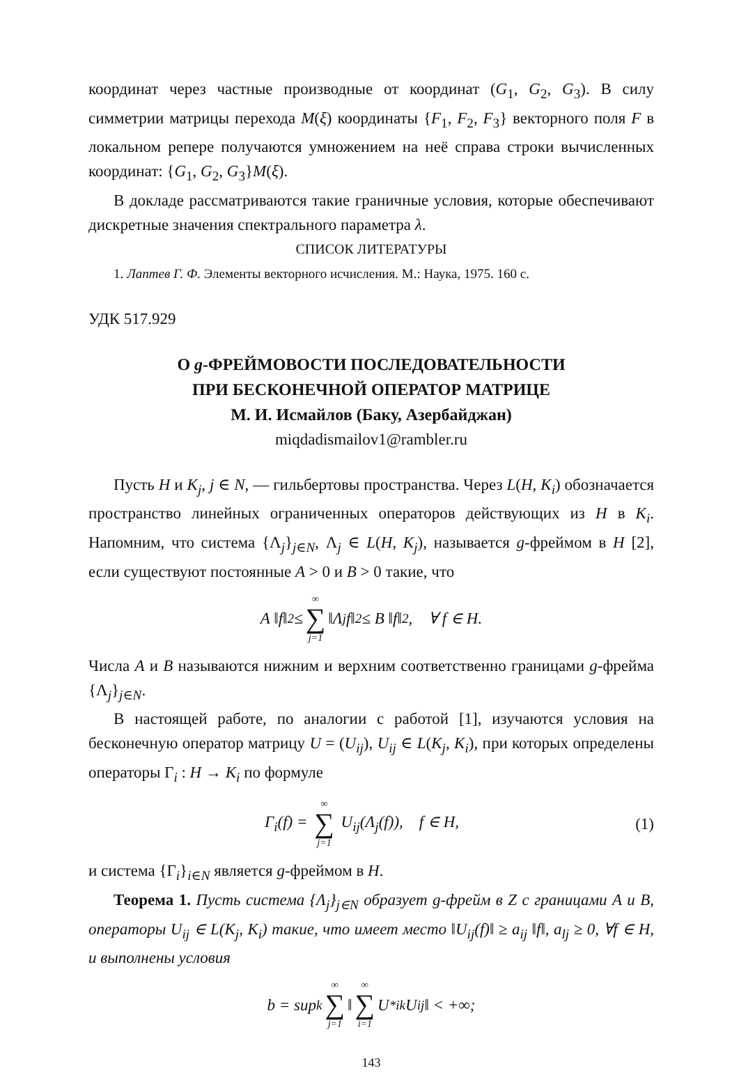координат через частные производные от координат (G<sub>1</sub>, G<sub>2</sub>, G<sub>3</sub>). В силу симметрии матрицы перехода M(ξ) координаты {F<sub>1</sub>, F<sub>2</sub>, F<sub>3</sub>} векторного поля F в локальном репере получаются умножением на неё справа строки вычисленных координат: {G<sub>1</sub>, G<sub>2</sub>, G<sub>3</sub>}M(ξ).
В докладе рассматриваются такие граничные условия, которые обеспечивают дискретные значения спектрального параметра λ.
СПИСОК ЛИТЕРАТУРЫ
1. Лаптев Г. Ф. Элементы векторного исчисления. М.: Наука, 1975. 160 с.
УДК 517.929
О g-ФРЕЙМОВОСТИ ПОСЛЕДОВАТЕЛЬНОСТИ
ПРИ БЕСКОНЕЧНОЙ ОПЕРАТОР МАТРИЦЕ
М. И. Исмайлов (Баку, Азербайджан)
miqdadismailov1@rambler.ru
Пусть H и K<sub>j</sub>, j ∈ N, — гильбертовы пространства. Через L(H, K<sub>i</sub>) обозначается пространство линейных ограниченных операторов действующих из H в K<sub>i</sub>. Напомним, что система {Λ<sub>j</sub>}<sub>j∈N</sub>, Λ<sub>j</sub> ∈ L(H, K<sub>j</sub>), называется g-фреймом в H [2], если существуют постоянные A > 0 и B > 0 такие, что
A ‖f‖<sup>2</sup> ≤ ∞ ∑ j=1 ‖Λ<sub>j</sub>f‖<sup>2</sup> ≤ B ‖f‖<sup>2</sup>, ∀ f ∈ H.
Числа A и B называются нижним и верхним соответственно границами g-фрейма {Λ<sub>j</sub>}<sub>j∈N</sub>.
В настоящей работе, по аналогии с работой [1], изучаются условия на бесконечную оператор матрицу U = (U<sub>ij</sub>), U<sub>ij</sub> ∈ L(K<sub>j</sub>, K<sub>i</sub>), при которых определены операторы Γ<sub>i</sub> : H → K<sub>i</sub> по формуле
Γ<sub>i</sub>(f) = ∞ ∑ j=1 U<sub>ij</sub>(Λ<sub>j</sub>(f)), f ∈ H, (1)
и система {Γ<sub>i</sub>}<sub>i∈N</sub> является g-фреймом в H.
Теорема 1. Пусть система {Λ<sub>j</sub>}<sub>j∈N</sub> образует g-фрейм в Z с границами A и B, операторы U<sub>ij</sub> ∈ L(K<sub>j</sub>, K<sub>i</sub>) такие, что имеет место ‖U<sub>ij</sub>(f)‖ ≥ a<sub>ij</sub> ‖f‖, a<sub>lj</sub> ≥ 0, ∀f ∈ H, и выполнены условия
b = sup<sub>k</sub> ∞ ∑ j=1 ‖ ∞ ∑ i=1 U<sup>*</sup><sub>ik</sub>U<sub>ij</sub> ‖ < +∞;
143